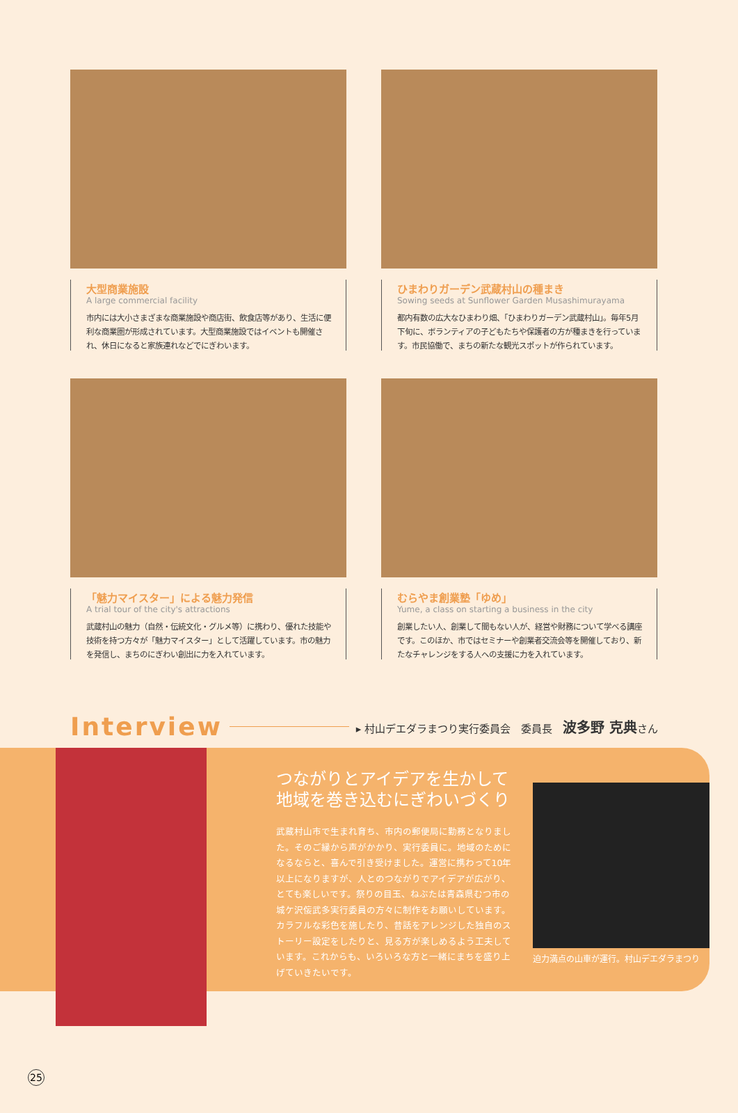大型商業施設
A large commercial facility
市内には大小さまざまな商業施設や商店街、飲食店等があり、生活に便利な商業圏が形成されています。大型商業施設ではイベントも開催され、休日になると家族連れなどでにぎわいます。
ひまわりガーデン武蔵村山の種まき
Sowing seeds at Sunflower Garden Musashimurayama
都内有数の広大なひまわり畑、「ひまわりガーデン武蔵村山」。毎年5月下旬に、ボランティアの子どもたちや保護者の方が種まきを行っています。市民協働で、まちの新たな観光スポットが作られています。
「魅力マイスター」による魅力発信
A trial tour of the city's attractions
武蔵村山の魅力（自然・伝統文化・グルメ等）に携わり、優れた技能や技術を持つ方々が「魅力マイスター」として活躍しています。市の魅力を発信し、まちのにぎわい創出に力を入れています。
むらやま創業塾「ゆめ」
Yume, a class on starting a business in the city
創業したい人、創業して間もない人が、経営や財務について学べる講座です。このほか、市ではセミナーや創業者交流会等を開催しており、新たなチャレンジをする人への支援に力を入れています。
Interview ▸ 村山デエダラまつり実行委員会　委員長　波多野 克典さん
つながりとアイデアを生かして
地域を巻き込むにぎわいづくり
武蔵村山市で生まれ育ち、市内の郵便局に勤務となりました。そのご縁から声がかかり、実行委員に。地域のためになるならと、喜んで引き受けました。運営に携わって10年以上になりますが、人とのつながりでアイデアが広がり、とても楽しいです。祭りの目玉、ねぶたは青森県むつ市の城ケ沢侫武多実行委員の方々に制作をお願いしています。カラフルな彩色を施したり、昔話をアレンジした独自のストーリー設定をしたりと、見る方が楽しめるよう工夫しています。これからも、いろいろな方と一緒にまちを盛り上げていきたいです。
迫力満点の山車が運行。村山デエダラまつり
25